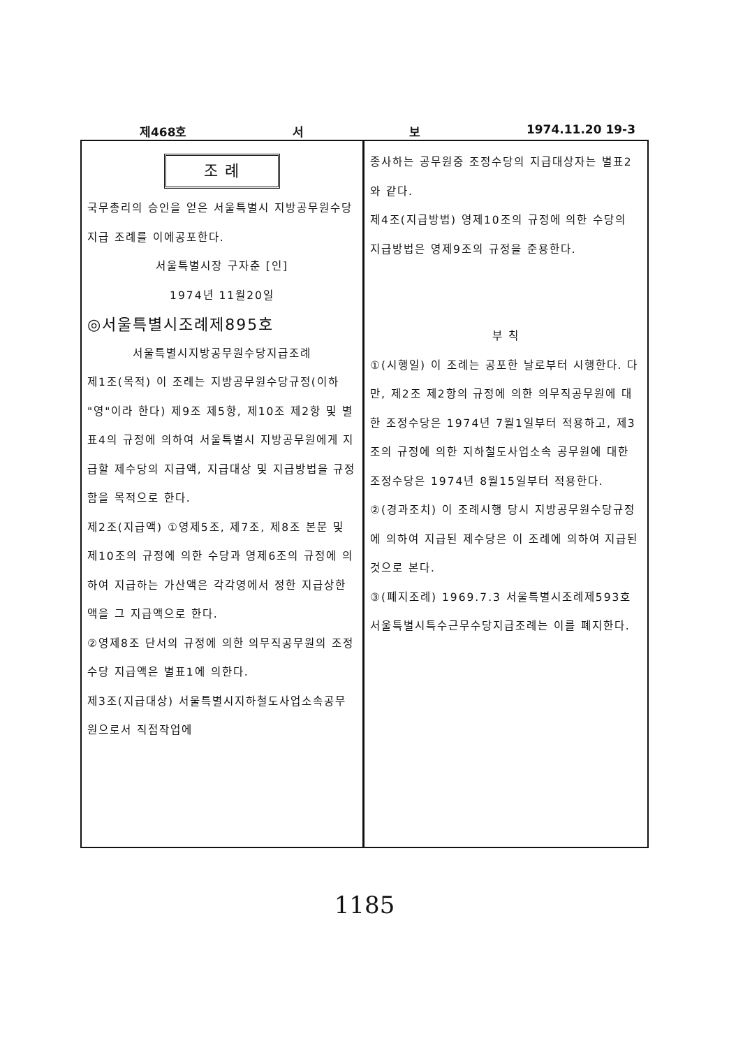제468호 서 보 1974.11.20 19-3
조 례
국무총리의 승인을 얻은 서울특별시 지방공무원수당지급 조례를 이에공포한다.
서울특별시장 구자춘 [인]
1974년 11월20일
◎서울특별시조례제895호
서울특별시지방공무원수당지급조례
제1조(목적) 이 조례는 지방공무원수당규정(이하 "영"이라 한다) 제9조 제5항, 제10조 제2항 및 별표4의 규정에 의하여 서울특별시 지방공무원에게 지급할 제수당의 지급액, 지급대상 및 지급방법을 규정함을 목적으로 한다.
제2조(지급액) ①영제5조, 제7조, 제8조 본문 및 제10조의 규정에 의한 수당과 영제6조의 규정에 의하여 지급하는 가산액은 각각영에서 정한 지급상한액을 그 지급액으로 한다.
②영제8조 단서의 규정에 의한 의무직공무원의 조정수당 지급액은 별표1에 의한다.
제3조(지급대상) 서울특별시지하철도사업소속공무원으로서 직접작업에
종사하는 공무원중 조정수당의 지급대상자는 별표2와 같다.
제4조(지급방법) 영제10조의 규정에 의한 수당의 지급방법은 영제9조의 규정을 준용한다.
부 칙
①(시행일) 이 조례는 공포한 날로부터 시행한다. 다만, 제2조 제2항의 규정에 의한 의무직공무원에 대한 조정수당은 1974년 7월1일부터 적용하고, 제3조의 규정에 의한 지하철도사업소속 공무원에 대한 조정수당은 1974년 8월15일부터 적용한다.
②(경과조치) 이 조례시행 당시 지방공무원수당규정에 의하여 지급된 제수당은 이 조례에 의하여 지급된 것으로 본다.
③(폐지조례) 1969.7.3 서울특별시조례제593호 서울특별시특수근무수당지급조례는 이를 폐지한다.
1185